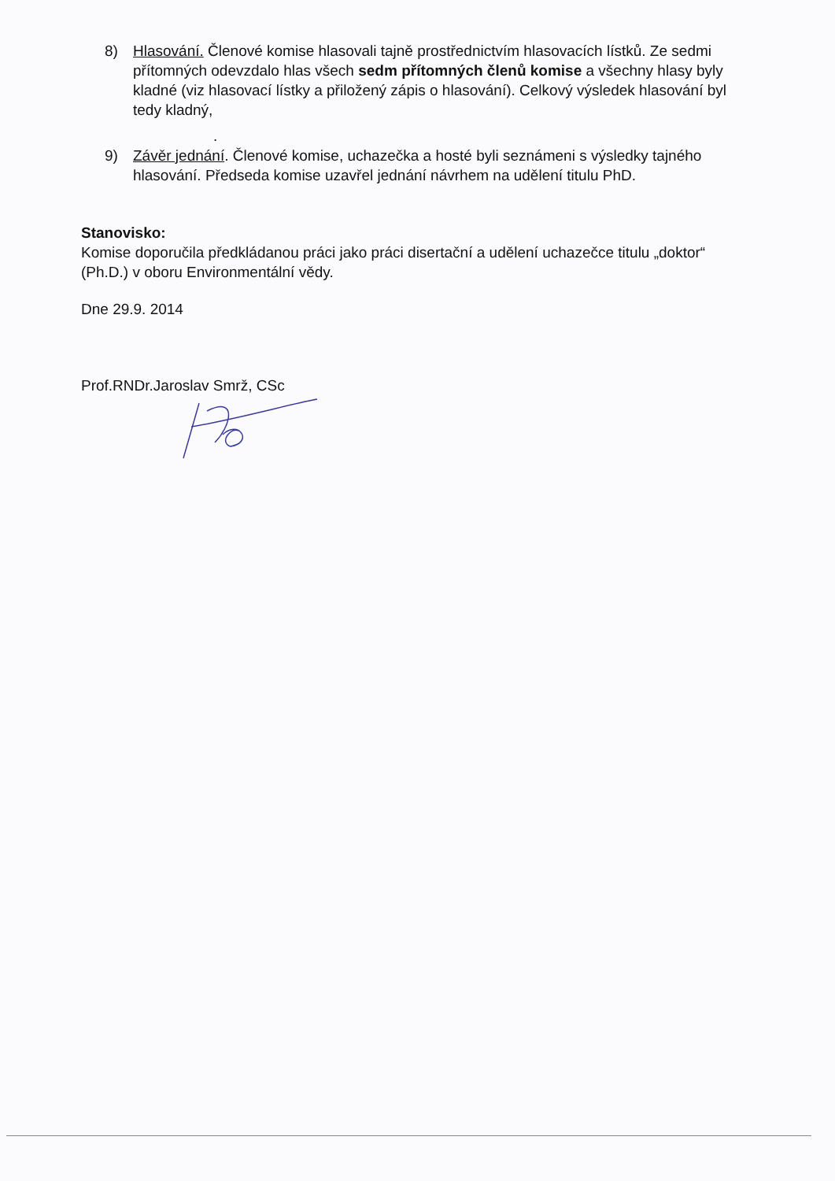8) Hlasování. Členové komise hlasovali tajně prostřednictvím hlasovacích lístků. Ze sedmi přítomných odevzdalo hlas všech sedm přítomných členů komise a všechny hlasy byly kladné (viz hlasovací lístky a přiložený zápis o hlasování). Celkový výsledek hlasování byl tedy kladný,
.
9) Závěr jednání. Členové komise, uchazečka a hosté byli seznámeni s výsledky tajného hlasování. Předseda komise uzavřel jednání návrhem na udělení titulu PhD.
Stanovisko:
Komise doporučila předkládanou práci jako práci disertační a udělení uchazečce titulu „doktor“ (Ph.D.) v oboru Environmentální vědy.
Dne 29.9. 2014
Prof.RNDr.Jaroslav Smrž, CSc